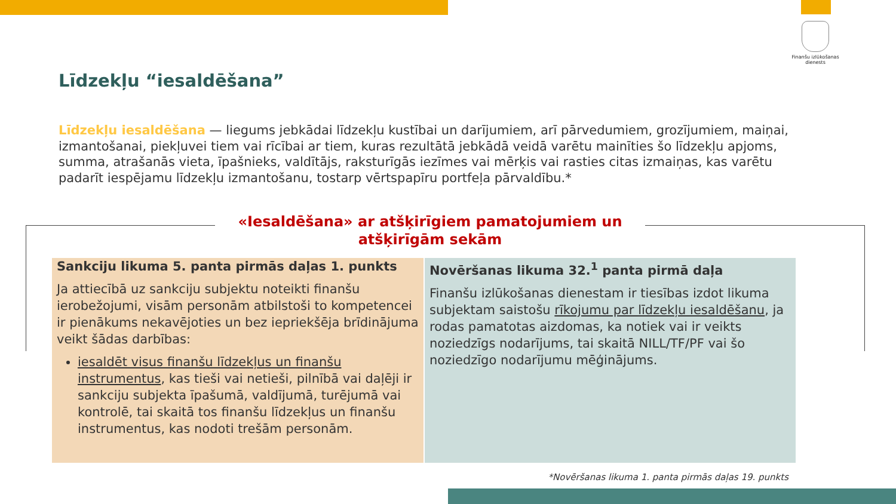Finanšu izlūkošanas dienests
Līdzekļu “iesaldēšana”
Līdzekļu iesaldēšana — liegums jebkādai līdzekļu kustībai un darījumiem, arī pārvedumiem, grozījumiem, maiņai, izmantošanai, piekļuvei tiem vai rīcībai ar tiem, kuras rezultātā jebkādā veidā varētu mainīties šo līdzekļu apjoms, summa, atrašanās vieta, īpašnieks, valdītājs, raksturīgās iezīmes vai mērķis vai rasties citas izmaiņas, kas varētu padarīt iespējamu līdzekļu izmantošanu, tostarp vērtspapīru portfeļa pārvaldību.*
«Iesaldēšana» ar atšķirīgiem pamatojumiem un atšķirīgām sekām
Sankciju likuma 5. panta pirmās daļas 1. punkts
Ja attiecībā uz sankciju subjektu noteikti finanšu ierobežojumi, visām personām atbilstoši to kompetencei ir pienākums nekavējoties un bez iepriekšēja brīdinājuma veikt šādas darbības:
iesaldēt visus finanšu līdzekļus un finanšu instrumentus, kas tieši vai netieši, pilnībā vai daļēji ir sankciju subjekta īpašumā, valdījumā, turējumā vai kontrolē, tai skaitā tos finanšu līdzekļus un finanšu instrumentus, kas nodoti trešām personām.
Novēršanas likuma 32.<sup>1</sup> panta pirmā daļa
Finanšu izlūkošanas dienestam ir tiesības izdot likuma subjektam saistošu rīkojumu par līdzekļu iesaldēšanu, ja rodas pamatotas aizdomas, ka notiek vai ir veikts noziedzīgs nodarījums, tai skaitā NILL/TF/PF vai šo noziedzīgo nodarījumu mēģinājums.
*Novēršanas likuma 1. panta pirmās daļas 19. punkts